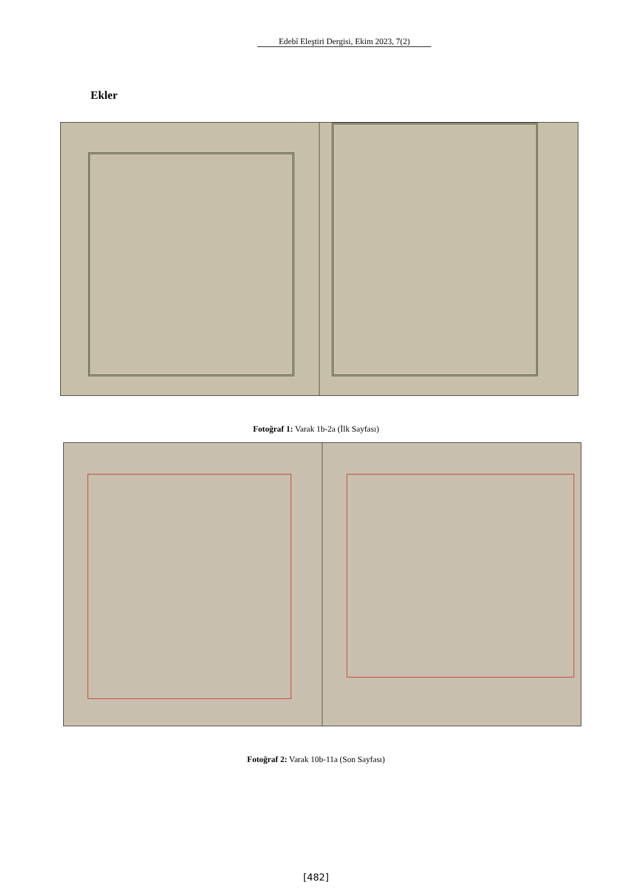Edebî Eleştiri Dergisi, Ekim 2023, 7(2)
Ekler
Fotoğraf 1: Varak 1b-2a (İlk Sayfası)
Fotoğraf 2: Varak 10b-11a (Son Sayfası)
[482]